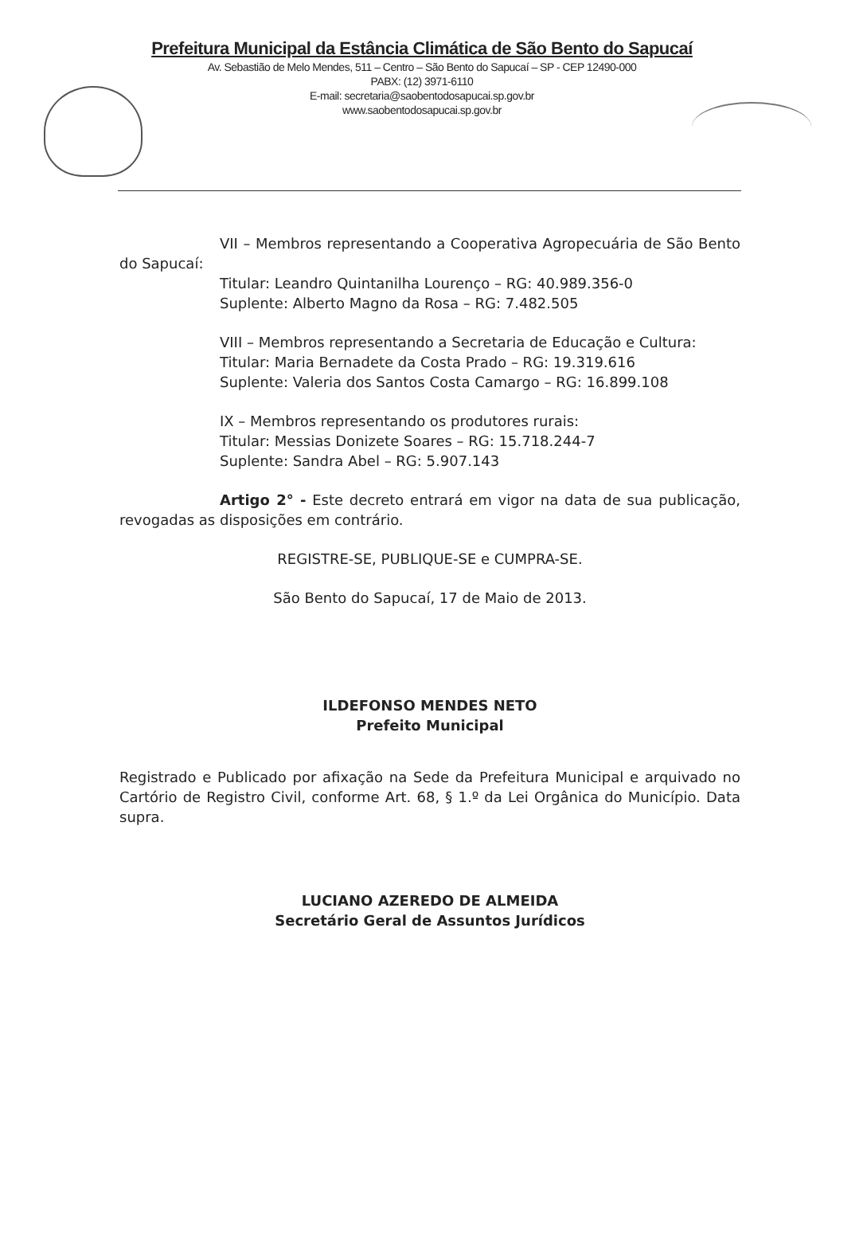Prefeitura Municipal da Estância Climática de São Bento do Sapucaí
Av. Sebastião de Melo Mendes, 511 – Centro – São Bento do Sapucaí – SP - CEP 12490-000
PABX: (12) 3971-6110
E-mail: secretaria@saobentodosapucai.sp.gov.br
www.saobentodosapucai.sp.gov.br
VII – Membros representando a Cooperativa Agropecuária de São Bento do Sapucaí:
Titular: Leandro Quintanilha Lourenço – RG: 40.989.356-0
Suplente: Alberto Magno da Rosa – RG: 7.482.505
VIII – Membros representando a Secretaria de Educação e Cultura:
Titular: Maria Bernadete da Costa Prado – RG: 19.319.616
Suplente: Valeria dos Santos Costa Camargo – RG: 16.899.108
IX – Membros representando os produtores rurais:
Titular: Messias Donizete Soares – RG: 15.718.244-7
Suplente: Sandra Abel – RG: 5.907.143
Artigo 2° - Este decreto entrará em vigor na data de sua publicação, revogadas as disposições em contrário.
REGISTRE-SE, PUBLIQUE-SE e CUMPRA-SE.
São Bento do Sapucaí, 17 de Maio de 2013.
ILDEFONSO MENDES NETO
Prefeito Municipal
Registrado e Publicado por afixação na Sede da Prefeitura Municipal e arquivado no Cartório de Registro Civil, conforme Art. 68, § 1.º da Lei Orgânica do Município. Data supra.
LUCIANO AZEREDO DE ALMEIDA
Secretário Geral de Assuntos Jurídicos